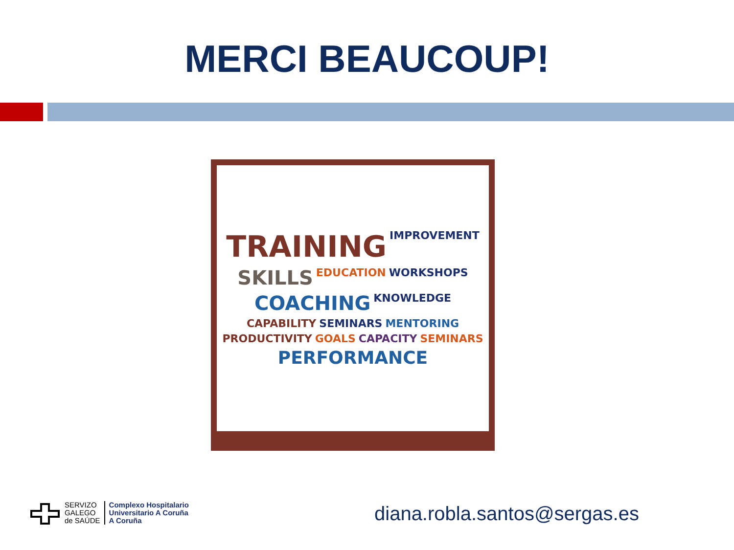MERCI BEAUCOUP!
TRAINING IMPROVEMENT SKILLS EDUCATION WORKSHOPS COACHING KNOWLEDGE CAPABILITY SEMINARS MENTORING PRODUCTIVITY GOALS CAPACITY SEMINARS PERFORMANCE
SERVIZO
GALEGO
de SAÚDE
Complexo Hospitalario
Universitario A Coruña
A Coruña
diana.robla.santos@sergas.es